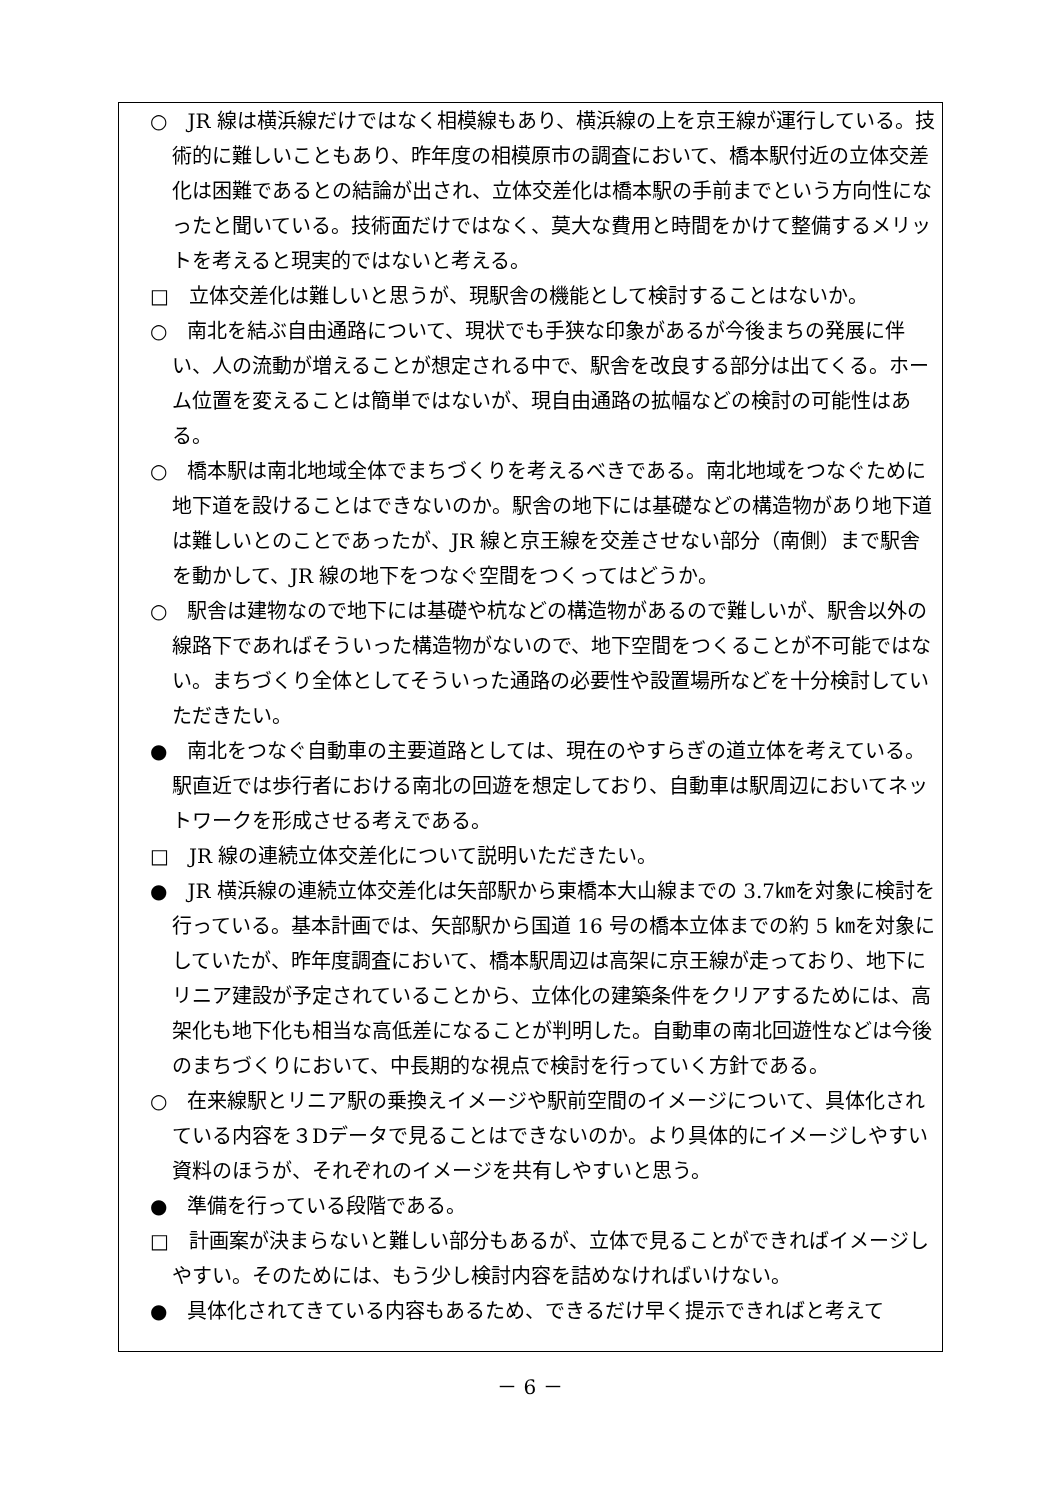○　JR 線は横浜線だけではなく相模線もあり、横浜線の上を京王線が運行している。技術的に難しいこともあり、昨年度の相模原市の調査において、橋本駅付近の立体交差化は困難であるとの結論が出され、立体交差化は橋本駅の手前までという方向性になったと聞いている。技術面だけではなく、莫大な費用と時間をかけて整備するメリットを考えると現実的ではないと考える。
□　立体交差化は難しいと思うが、現駅舎の機能として検討することはないか。
○　南北を結ぶ自由通路について、現状でも手狭な印象があるが今後まちの発展に伴い、人の流動が増えることが想定される中で、駅舎を改良する部分は出てくる。ホーム位置を変えることは簡単ではないが、現自由通路の拡幅などの検討の可能性はある。
○　橋本駅は南北地域全体でまちづくりを考えるべきである。南北地域をつなぐために地下道を設けることはできないのか。駅舎の地下には基礎などの構造物があり地下道は難しいとのことであったが、JR 線と京王線を交差させない部分（南側）まで駅舎を動かして、JR 線の地下をつなぐ空間をつくってはどうか。
○　駅舎は建物なので地下には基礎や杭などの構造物があるので難しいが、駅舎以外の線路下であればそういった構造物がないので、地下空間をつくることが不可能ではない。まちづくり全体としてそういった通路の必要性や設置場所などを十分検討していただきたい。
●　南北をつなぐ自動車の主要道路としては、現在のやすらぎの道立体を考えている。駅直近では歩行者における南北の回遊を想定しており、自動車は駅周辺においてネットワークを形成させる考えである。
□　JR 線の連続立体交差化について説明いただきたい。
●　JR 横浜線の連続立体交差化は矢部駅から東橋本大山線までの 3.7㎞を対象に検討を行っている。基本計画では、矢部駅から国道 16 号の橋本立体までの約 5 ㎞を対象にしていたが、昨年度調査において、橋本駅周辺は高架に京王線が走っており、地下にリニア建設が予定されていることから、立体化の建築条件をクリアするためには、高架化も地下化も相当な高低差になることが判明した。自動車の南北回遊性などは今後のまちづくりにおいて、中長期的な視点で検討を行っていく方針である。
○　在来線駅とリニア駅の乗換えイメージや駅前空間のイメージについて、具体化されている内容を３Dデータで見ることはできないのか。より具体的にイメージしやすい資料のほうが、それぞれのイメージを共有しやすいと思う。
●　準備を行っている段階である。
□　計画案が決まらないと難しい部分もあるが、立体で見ることができればイメージしやすい。そのためには、もう少し検討内容を詰めなければいけない。
●　具体化されてきている内容もあるため、できるだけ早く提示できればと考えて
－ 6 －